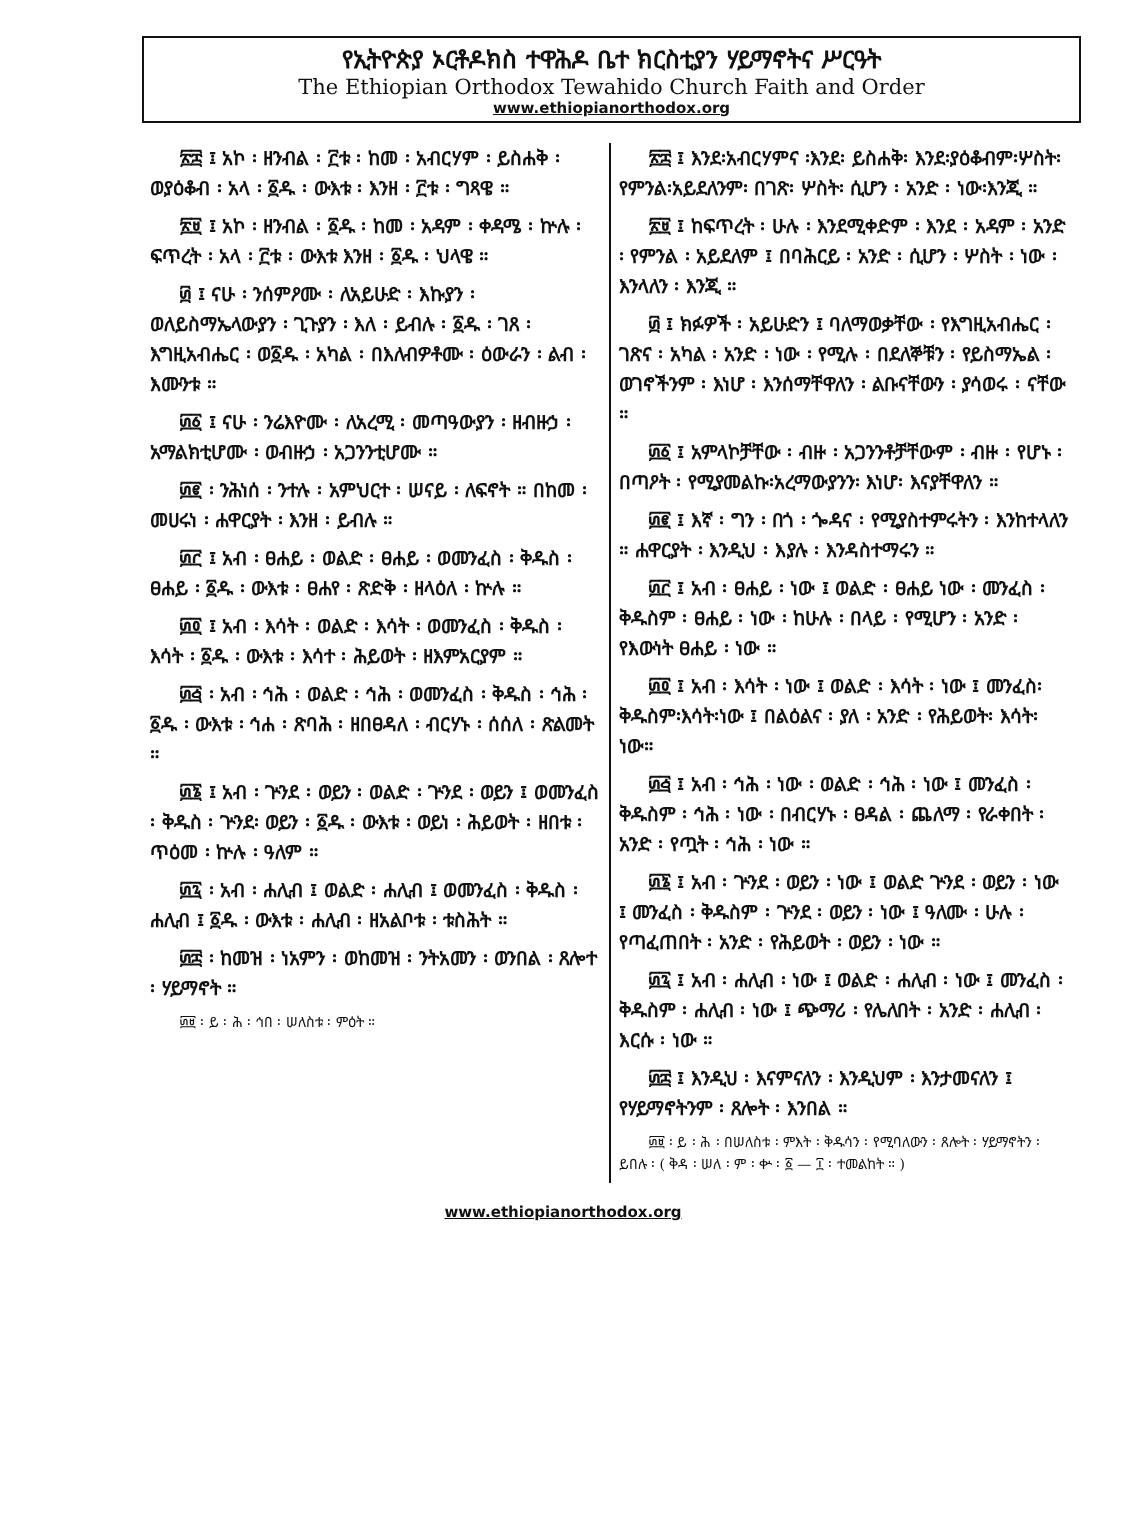የኢትዮጵያ ኦርቶዶክስ ተዋሕዶ ቤተ ክርስቲያን ሃይማኖትና ሥርዓት
The Ethiopian Orthodox Tewahido Church Faith and Order
www.ethiopianorthodox.org
፳፰ ፤ አኮ ፡ ዘንብል ፡ ፫ቱ ፡ ከመ ፡ አብርሃም ፡ ይስሐቅ ፡ ወያዕቆብ ፡ አላ ፡ ፩ዱ ፡ ውእቱ ፡ እንዘ ፡ ፫ቱ ፡ ግጻዌ ።
፳፱ ፤ አኮ ፡ ዘንብል ፡ ፩ዱ ፡ ከመ ፡ አዳም ፡ ቀዳሜ ፡ ኵሉ ፡ ፍጥረት ፡ አላ ፡ ፫ቱ ፡ ውእቱ እንዘ ፡ ፩ዱ ፡ ህላዌ ።
፴ ፤ ናሁ ፡ ንሰምዖሙ ፡ ለአይሁድ ፡ እኩያን ፡ ወለይስማኤላውያን ፡ ጊጉያን ፡ እለ ፡ ይብሉ ፡ ፩ዱ ፡ ገጸ ፡ እግዚአብሔር ፡ ወ፩ዱ ፡ አካል ፡ በእለብዎቶሙ ፡ ዕውራን ፡ ልብ ፡ እሙንቱ ።
፴፩ ፤ ናሁ ፡ ንሬእዮሙ ፡ ለአረሚ ፡ መጣዓውያን ፡ ዘብዙኃ ፡ አማልክቲሆሙ ፡ ወብዙኃ ፡ አጋንንቲሆሙ ።
፴፪ ፡ ንሕነሰ ፡ ንተሉ ፡ አምህርተ ፡ ሠናይ ፡ ለፍኖት ። በከመ ፡ መሀሩነ ፡ ሐዋርያት ፡ እንዘ ፡ ይብሉ ።
፴፫ ፤ አብ ፡ ፀሐይ ፡ ወልድ ፡ ፀሐይ ፡ ወመንፈስ ፡ ቅዱስ ፡ ፀሐይ ፡ ፩ዱ ፡ ውእቱ ፡ ፀሐየ ፡ ጽድቅ ፡ ዘላዕለ ፡ ኵሉ ።
፴፬ ፤ አብ ፡ እሳት ፡ ወልድ ፡ እሳት ፡ ወመንፈስ ፡ ቅዱስ ፡ እሳት ፡ ፩ዱ ፡ ውእቱ ፡ እሳተ ፡ ሕይወት ፡ ዘእምአርያም ።
፴፭ ፡ አብ ፡ ኅሕ ፡ ወልድ ፡ ኅሕ ፡ ወመንፈስ ፡ ቅዱስ ፡ ኅሕ ፡ ፩ዱ ፡ ውእቱ ፡ ኅሐ ፡ ጽባሕ ፡ ዘበፀዳለ ፡ ብርሃኑ ፡ ሰሰለ ፡ ጽልመት ።
፴፮ ፤ አብ ፡ ጕንደ ፡ ወይን ፡ ወልድ ፡ ጕንደ ፡ ወይን ፤ ወመንፈስ ፡ ቅዱስ ፡ ጕንደ፡ ወይን ፡ ፩ዱ ፡ ውእቱ ፡ ወይነ ፡ ሕይወት ፡ ዘበቱ ፡ ጥዕመ ፡ ኵሉ ፡ ዓለም ።
፴፯ ፡ አብ ፡ ሐሊብ ፤ ወልድ ፡ ሐሊብ ፤ ወመንፈስ ፡ ቅዱስ ፡ ሐሊብ ፤ ፩ዱ ፡ ውእቱ ፡ ሐሊብ ፡ ዘአልቦቱ ፡ ቱስሕት ።
፴፰ ፡ ከመዝ ፡ ነአምን ፡ ወከመዝ ፡ ንትአመን ፡ ወንበል ፡ ጸሎተ ፡ ሃይማኖት ።
፴፱ ፡ ይ ፡ ሕ ፡ ኅበ ፡ ሠለስቱ ፡ ምዕት ።
፳፰ ፤ እንደ፡አብርሃምና ፡እንደ፡ ይስሐቅ፡ እንደ፡ያዕቆብም፡ሦስት፡የምንል፡አይደለንም፡ በገጽ፡ ሦስት፡ ሲሆን ፡ አንድ ፡ ነው፡እንጂ ።
፳፱ ፤ ከፍጥረት ፡ ሁሉ ፡ እንደሚቀድም ፡ እንደ ፡ አዳም ፡ አንድ ፡ የምንል ፡ አይደለም ፤ በባሕርይ ፡ አንድ ፡ ሲሆን ፡ ሦስት ፡ ነው ፡ እንላለን ፡ እንጂ ።
፴ ፤ ክፉዎች ፡ አይሁድን ፤ ባለማወቃቸው ፡ የእግዚአብሔር ፡ ገጽና ፡ አካል ፡ አንድ ፡ ነው ፡ የሚሉ ፡ በደለኞቹን ፡ የይስማኤል ፡ ወገኖችንም ፡ እነሆ ፡ እንሰማቸዋለን ፡ ልቡናቸውን ፡ ያሳወሩ ፡ ናቸው ።
፴፩ ፤ አምላኮቻቸው ፡ ብዙ ፡ አጋንንቶቻቸውም ፡ ብዙ ፡ የሆኑ ፡ በጣዖት ፡ የሚያመልኩ፡አረማውያንን፡ እነሆ፡ እናያቸዋለን ።
፴፪ ፤ እኛ ፡ ግን ፡ በጎ ፡ ጐዳና ፡ የሚያስተምሩትን ፡ እንከተላለን ። ሐዋርያት ፡ እንዲህ ፡ እያሉ ፡ እንዳስተማሩን ።
፴፫ ፤ አብ ፡ ፀሐይ ፡ ነው ፤ ወልድ ፡ ፀሐይ ነው ፡ መንፈስ ፡ ቅዱስም ፡ ፀሐይ ፡ ነው ፡ ከሁሉ ፡ በላይ ፡ የሚሆን ፡ አንድ ፡ የእውነት ፀሐይ ፡ ነው ።
፴፬ ፤ አብ ፡ እሳት ፡ ነው ፤ ወልድ ፡ እሳት ፡ ነው ፤ መንፈስ፡ቅዱስም፡እሳት፡ነው ፤ በልዕልና ፡ ያለ ፡ አንድ ፡ የሕይወት፡ እሳት፡ ነው።
፴፭ ፤ አብ ፡ ኅሕ ፡ ነው ፡ ወልድ ፡ ኅሕ ፡ ነው ፤ መንፈስ ፡ ቅዱስም ፡ ኅሕ ፡ ነው ፡ በብርሃኑ ፡ ፀዳል ፡ ጨለማ ፡ የራቀበት ፡ አንድ ፡ የጧት ፡ ኅሕ ፡ ነው ።
፴፮ ፤ አብ ፡ ጕንደ ፡ ወይን ፡ ነው ፤ ወልድ ጕንደ ፡ ወይን ፡ ነው ፤ መንፈስ ፡ ቅዱስም ፡ ጕንደ ፡ ወይን ፡ ነው ፤ ዓለሙ ፡ ሁሉ ፡ የጣፈጠበት ፡ አንድ ፡ የሕይወት ፡ ወይን ፡ ነው ።
፴፯ ፤ አብ ፡ ሐሊብ ፡ ነው ፤ ወልድ ፡ ሐሊብ ፡ ነው ፤ መንፈስ ፡ ቅዱስም ፡ ሐሊብ ፡ ነው ፤ ጭማሪ ፡ የሌለበት ፡ አንድ ፡ ሐሊብ ፡ እርሱ ፡ ነው ።
፴፰ ፤ እንዲህ ፡ እናምናለን ፡ እንዲህም ፡ እንታመናለን ፤ የሃይማኖትንም ፡ ጸሎት ፡ እንበል ።
፴፱ ፡ ይ ፡ ሕ ፡ በሠለስቱ ፡ ምእት ፡ ቅዱሳን ፡ የሚባለውን ፡ ጸሎት ፡ ሃይማኖትን ፡ ይበሉ ፡ ( ቅዳ ፡ ሠለ ፡ ም ፡ ቍ ፡ ፩ — ፲ ፡ ተመልከት ። )
www.ethiopianorthodox.org